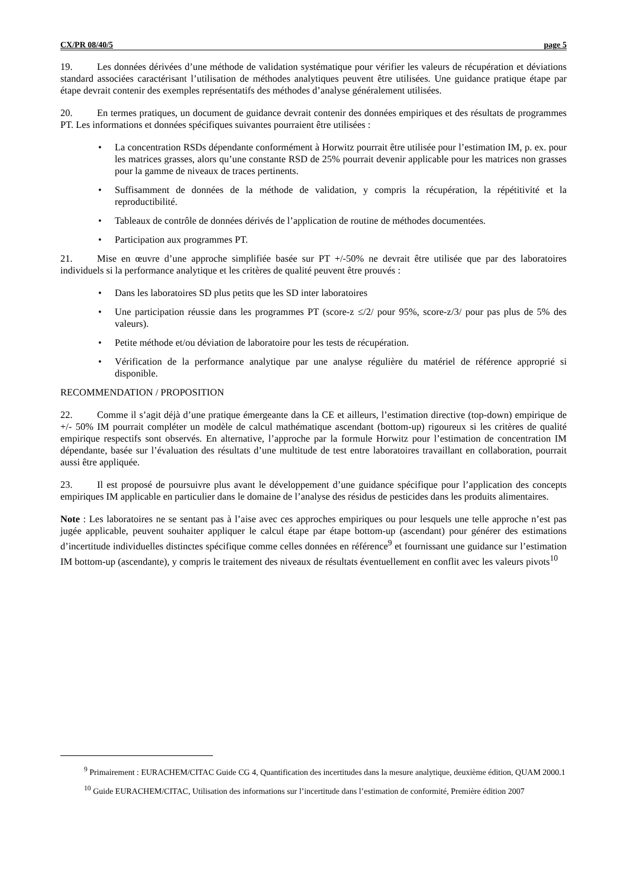CX/PR 08/40/5 page 5
19. Les données dérivées d’une méthode de validation systématique pour vérifier les valeurs de récupération et déviations standard associées caractérisant l’utilisation de méthodes analytiques peuvent être utilisées. Une guidance pratique étape par étape devrait contenir des exemples représentatifs des méthodes d’analyse généralement utilisées.
20. En termes pratiques, un document de guidance devrait contenir des données empiriques et des résultats de programmes PT. Les informations et données spécifiques suivantes pourraient être utilisées :
• La concentration RSDs dépendante conformément à Horwitz pourrait être utilisée pour l’estimation IM, p. ex. pour les matrices grasses, alors qu’une constante RSD de 25% pourrait devenir applicable pour les matrices non grasses pour la gamme de niveaux de traces pertinents.
• Suffisamment de données de la méthode de validation, y compris la récupération, la répétitivité et la reproductibilité.
• Tableaux de contrôle de données dérivés de l’application de routine de méthodes documentées.
• Participation aux programmes PT.
21. Mise en œuvre d’une approche simplifiée basée sur PT +/-50% ne devrait être utilisée que par des laboratoires individuels si la performance analytique et les critères de qualité peuvent être prouvés :
• Dans les laboratoires SD plus petits que les SD inter laboratoires
• Une participation réussie dans les programmes PT (score-z ≤/2/ pour 95%, score-z/3/ pour pas plus de 5% des valeurs).
• Petite méthode et/ou déviation de laboratoire pour les tests de récupération.
• Vérification de la performance analytique par une analyse régulière du matériel de référence approprié si disponible.
RECOMMENDATION / PROPOSITION
22. Comme il s’agit déjà d’une pratique émergeante dans la CE et ailleurs, l’estimation directive (top-down) empirique de +/- 50% IM pourrait compléter un modèle de calcul mathématique ascendant (bottom-up) rigoureux si les critères de qualité empirique respectifs sont observés. En alternative, l’approche par la formule Horwitz pour l’estimation de concentration IM dépendante, basée sur l’évaluation des résultats d’une multitude de test entre laboratoires travaillant en collaboration, pourrait aussi être appliquée.
23. Il est proposé de poursuivre plus avant le développement d’une guidance spécifique pour l’application des concepts empiriques IM applicable en particulier dans le domaine de l’analyse des résidus de pesticides dans les produits alimentaires.
Note : Les laboratoires ne se sentant pas à l’aise avec ces approches empiriques ou pour lesquels une telle approche n’est pas jugée applicable, peuvent souhaiter appliquer le calcul étape par étape bottom-up (ascendant) pour générer des estimations d’incertitude individuelles distinctes spécifique comme celles données en référence<sup>9</sup> et fournissant une guidance sur l’estimation IM bottom-up (ascendante), y compris le traitement des niveaux de résultats éventuellement en conflit avec les valeurs pivots<sup>10</sup>
<sup>9</sup> Primairement : EURACHEM/CITAC Guide CG 4, Quantification des incertitudes dans la mesure analytique, deuxième édition, QUAM 2000.1
<sup>10</sup> Guide EURACHEM/CITAC, Utilisation des informations sur l’incertitude dans l’estimation de conformité, Première édition 2007